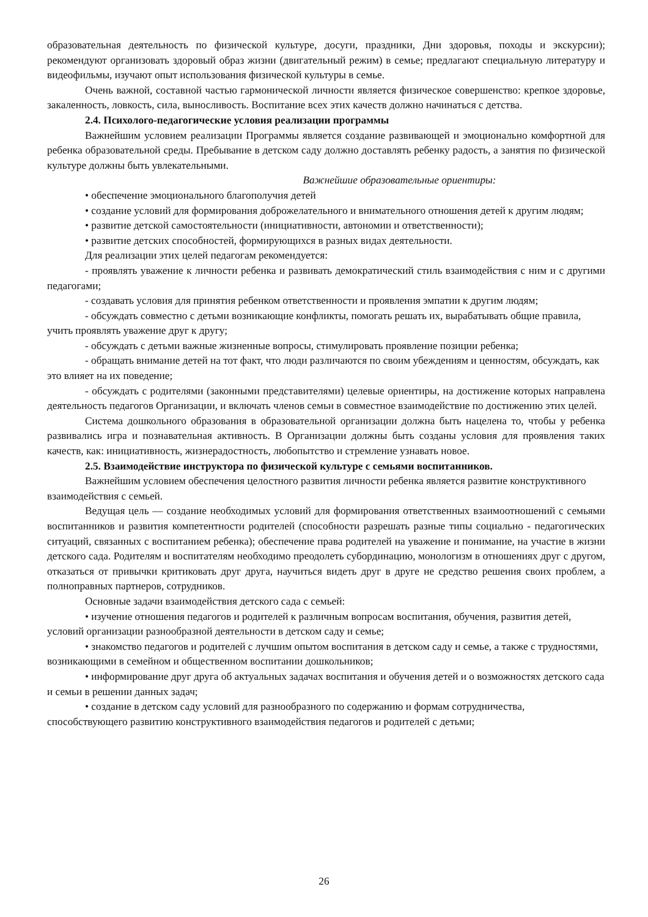образовательная деятельность по физической культуре, досуги, праздники, Дни здоровья, походы и экскурсии); рекомендуют организовать здоровый образ жизни (двигательный режим) в семье; предлагают специальную литературу и видеофильмы, изучают опыт использования физической культуры в семье.
Очень важной, составной частью гармонической личности является физическое совершенство: крепкое здоровье, закаленность, ловкость, сила, выносливость. Воспитание всех этих качеств должно начинаться с детства.
2.4. Психолого-педагогические условия реализации программы
Важнейшим условием реализации Программы является создание развивающей и эмоционально комфортной для ребенка образовательной среды. Пребывание в детском саду должно доставлять ребенку радость, а занятия по физической культуре должны быть увлекательными.
Важнейшие образовательные ориентиры:
• обеспечение эмоционального благополучия детей
• создание условий для формирования доброжелательного и внимательного отношения детей к другим людям;
• развитие детской самостоятельности (инициативности, автономии и ответственности);
• развитие детских способностей, формирующихся в разных видах деятельности.
Для реализации этих целей педагогам рекомендуется:
- проявлять уважение к личности ребенка и развивать демократический стиль взаимодействия с ним и с другими педагогами;
- создавать условия для принятия ребенком ответственности и проявления эмпатии к другим людям;
- обсуждать совместно с детьми возникающие конфликты, помогать решать их, вырабатывать общие правила, учить проявлять уважение друг к другу;
- обсуждать с детьми важные жизненные вопросы, стимулировать проявление позиции ребенка;
- обращать внимание детей на тот факт, что люди различаются по своим убеждениям и ценностям, обсуждать, как это влияет на их поведение;
- обсуждать с родителями (законными представителями) целевые ориентиры, на достижение которых направлена деятельность педагогов Организации, и включать членов семьи в совместное взаимодействие по достижению этих целей.
Система дошкольного образования в образовательной организации должна быть нацелена то, чтобы у ребенка развивались игра и познавательная активность. В Организации должны быть созданы условия для проявления таких качеств, как: инициативность, жизнерадостность, любопытство и стремление узнавать новое.
2.5. Взаимодействие инструктора по физической культуре с семьями воспитанников.
Важнейшим условием обеспечения целостного развития личности ребенка является развитие конструктивного взаимодействия с семьей.
Ведущая цель — создание необходимых условий для формирования ответственных взаимоотношений с семьями воспитанников и развития компетентности родителей (способности разрешать разные типы социально - педагогических ситуаций, связанных с воспитанием ребенка); обеспечение права родителей на уважение и понимание, на участие в жизни детского сада. Родителям и воспитателям необходимо преодолеть субординацию, монологизм в отношениях друг с другом, отказаться от привычки критиковать друг друга, научиться видеть друг в друге не средство решения своих проблем, а полноправных партнеров, сотрудников.
Основные задачи взаимодействия детского сада с семьей:
• изучение отношения педагогов и родителей к различным вопросам воспитания, обучения, развития детей, условий организации разнообразной деятельности в детском саду и семье;
• знакомство педагогов и родителей с лучшим опытом воспитания в детском саду и семье, а также с трудностями, возникающими в семейном и общественном воспитании дошкольников;
• информирование друг друга об актуальных задачах воспитания и обучения детей и о возможностях детского сада и семьи в решении данных задач;
• создание в детском саду условий для разнообразного по содержанию и формам сотрудничества, способствующего развитию конструктивного взаимодействия педагогов и родителей с детьми;
26